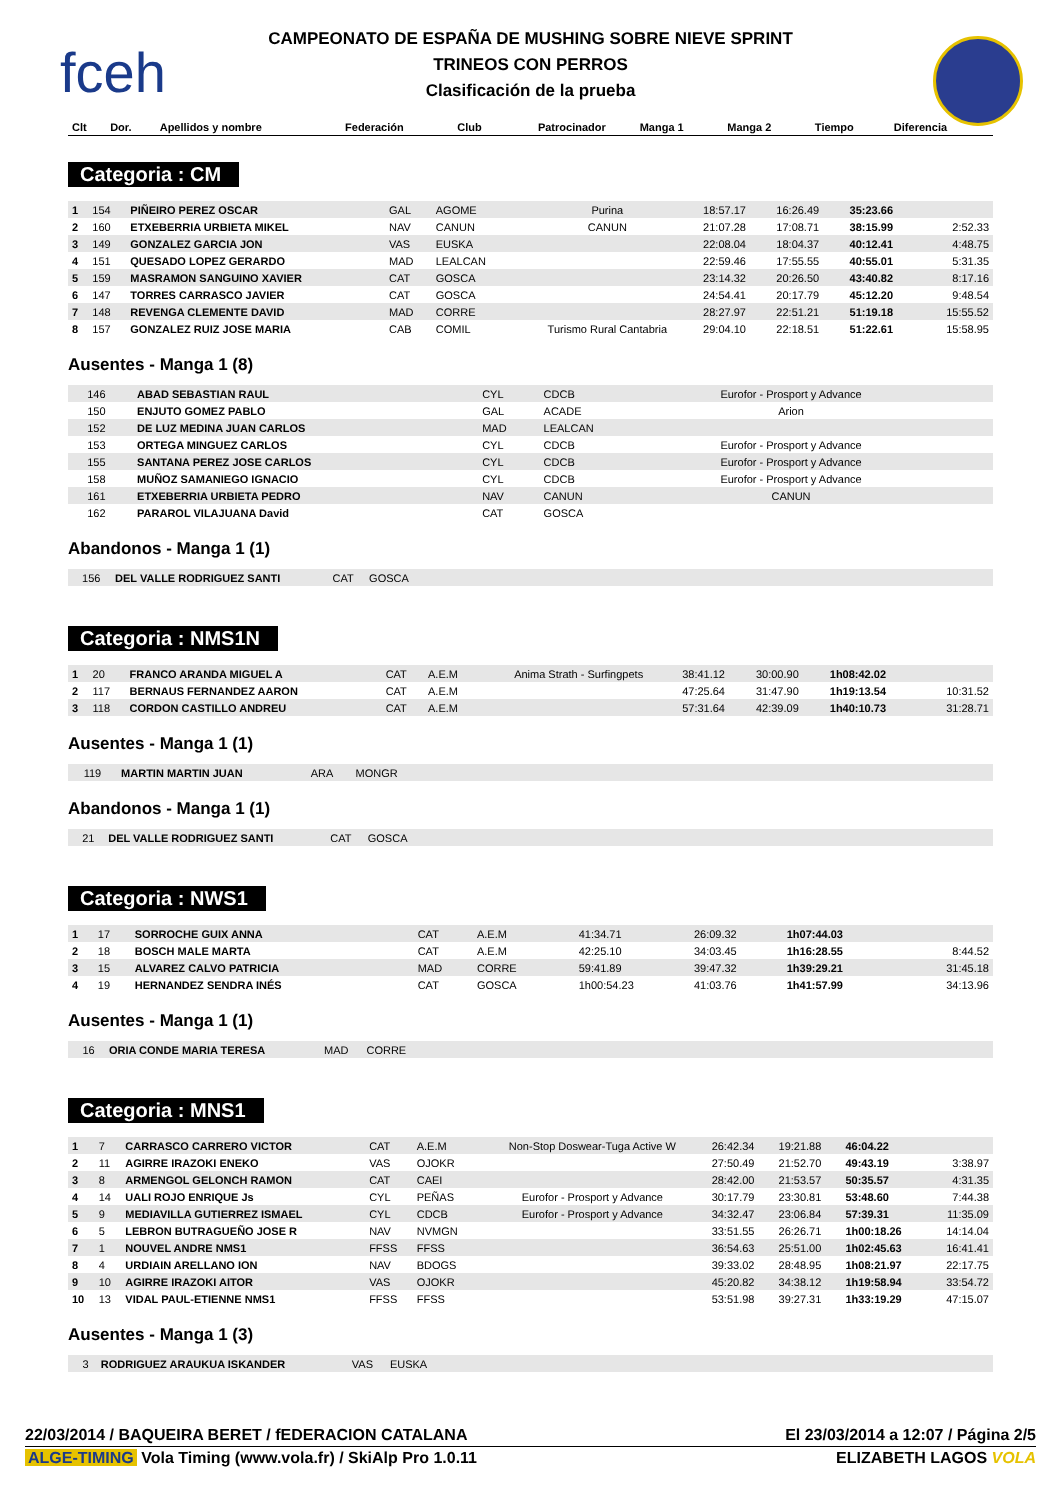fceh
CAMPEONATO DE ESPAÑA DE MUSHING SOBRE NIEVE SPRINT
TRINEOS CON PERROS
Clasificación de la prueba
| Clt | Dor. | Apellidos y nombre | Federación | Club | Patrocinador | Manga 1 | Manga 2 | Tiempo | Diferencia |
| --- | --- | --- | --- | --- | --- | --- | --- | --- | --- |
Categoria : CM
| 1 | 154 | PIÑEIRO PEREZ OSCAR | GAL | AGOME | Purina | 18:57.17 | 16:26.49 | 35:23.66 | |
| 2 | 160 | ETXEBERRIA URBIETA MIKEL | NAV | CANUN | CANUN | 21:07.28 | 17:08.71 | 38:15.99 | 2:52.33 |
| 3 | 149 | GONZALEZ GARCIA JON | VAS | EUSKA | | 22:08.04 | 18:04.37 | 40:12.41 | 4:48.75 |
| 4 | 151 | QUESADO LOPEZ GERARDO | MAD | LEALCAN | | 22:59.46 | 17:55.55 | 40:55.01 | 5:31.35 |
| 5 | 159 | MASRAMON SANGUINO XAVIER | CAT | GOSCA | | 23:14.32 | 20:26.50 | 43:40.82 | 8:17.16 |
| 6 | 147 | TORRES CARRASCO JAVIER | CAT | GOSCA | | 24:54.41 | 20:17.79 | 45:12.20 | 9:48.54 |
| 7 | 148 | REVENGA CLEMENTE DAVID | MAD | CORRE | | 28:27.97 | 22:51.21 | 51:19.18 | 15:55.52 |
| 8 | 157 | GONZALEZ RUIZ JOSE MARIA | CAB | COMIL | Turismo Rural Cantabria | 29:04.10 | 22:18.51 | 51:22.61 | 15:58.95 |
Ausentes - Manga 1 (8)
| | 146 | ABAD SEBASTIAN RAUL | CYL | CDCB | Eurofor - Prosport y Advance | | | | |
| | 150 | ENJUTO GOMEZ PABLO | GAL | ACADE | Arion | | | | |
| | 152 | DE LUZ MEDINA JUAN CARLOS | MAD | LEALCAN | | | | | |
| | 153 | ORTEGA MINGUEZ CARLOS | CYL | CDCB | Eurofor - Prosport y Advance | | | | |
| | 155 | SANTANA PEREZ JOSE CARLOS | CYL | CDCB | Eurofor - Prosport y Advance | | | | |
| | 158 | MUÑOZ SAMANIEGO IGNACIO | CYL | CDCB | Eurofor - Prosport y Advance | | | | |
| | 161 | ETXEBERRIA URBIETA PEDRO | NAV | CANUN | CANUN | | | | |
| | 162 | PARAROL VILAJUANA David | CAT | GOSCA | | | | | |
Abandonos - Manga 1 (1)
| | 156 | DEL VALLE RODRIGUEZ SANTI | CAT | GOSCA | |
Categoria : NMS1N
| 1 | 20 | FRANCO ARANDA MIGUEL A | CAT | A.E.M | Anima Strath - Surfingpets | 38:41.12 | 30:00.90 | 1h08:42.02 | |
| 2 | 117 | BERNAUS FERNANDEZ AARON | CAT | A.E.M | | 47:25.64 | 31:47.90 | 1h19:13.54 | 10:31.52 |
| 3 | 118 | CORDON CASTILLO ANDREU | CAT | A.E.M | | 57:31.64 | 42:39.09 | 1h40:10.73 | 31:28.71 |
Ausentes - Manga 1 (1)
| | 119 | MARTIN MARTIN JUAN | ARA | MONGR | |
Abandonos - Manga 1 (1)
| | 21 | DEL VALLE RODRIGUEZ SANTI | CAT | GOSCA | |
Categoria : NWS1
| 1 | 17 | SORROCHE GUIX ANNA | CAT | A.E.M | | 41:34.71 | 26:09.32 | 1h07:44.03 | |
| 2 | 18 | BOSCH MALE MARTA | CAT | A.E.M | | 42:25.10 | 34:03.45 | 1h16:28.55 | 8:44.52 |
| 3 | 15 | ALVAREZ CALVO PATRICIA | MAD | CORRE | | 59:41.89 | 39:47.32 | 1h39:29.21 | 31:45.18 |
| 4 | 19 | HERNANDEZ SENDRA INÉS | CAT | GOSCA | | 1h00:54.23 | 41:03.76 | 1h41:57.99 | 34:13.96 |
Ausentes - Manga 1 (1)
| | 16 | ORIA CONDE MARIA TERESA | MAD | CORRE | |
Categoria : MNS1
| 1 | 7 | CARRASCO CARRERO VICTOR | CAT | A.E.M | Non-Stop Doswear-Tuga Active W | 26:42.34 | 19:21.88 | 46:04.22 | |
| 2 | 11 | AGIRRE IRAZOKI ENEKO | VAS | OJOKR | | 27:50.49 | 21:52.70 | 49:43.19 | 3:38.97 |
| 3 | 8 | ARMENGOL GELONCH RAMON | CAT | CAEI | | 28:42.00 | 21:53.57 | 50:35.57 | 4:31.35 |
| 4 | 14 | UALI ROJO ENRIQUE Js | CYL | PEÑAS | Eurofor - Prosport y Advance | 30:17.79 | 23:30.81 | 53:48.60 | 7:44.38 |
| 5 | 9 | MEDIAVILLA GUTIERREZ ISMAEL | CYL | CDCB | Eurofor - Prosport y Advance | 34:32.47 | 23:06.84 | 57:39.31 | 11:35.09 |
| 6 | 5 | LEBRON BUTRAGUEÑO JOSE R | NAV | NVMGN | | 33:51.55 | 26:26.71 | 1h00:18.26 | 14:14.04 |
| 7 | 1 | NOUVEL ANDRE NMS1 | FFSS | FFSS | | 36:54.63 | 25:51.00 | 1h02:45.63 | 16:41.41 |
| 8 | 4 | URDIAIN ARELLANO ION | NAV | BDOGS | | 39:33.02 | 28:48.95 | 1h08:21.97 | 22:17.75 |
| 9 | 10 | AGIRRE IRAZOKI AITOR | VAS | OJOKR | | 45:20.82 | 34:38.12 | 1h19:58.94 | 33:54.72 |
| 10 | 13 | VIDAL PAUL-ETIENNE NMS1 | FFSS | FFSS | | 53:51.98 | 39:27.31 | 1h33:19.29 | 47:15.07 |
Ausentes - Manga 1 (3)
| | 3 | RODRIGUEZ ARAUKUA ISKANDER | VAS | EUSKA | |
22/03/2014 / BAQUEIRA BERET / fEDERACION CATALANA El 23/03/2014 a 12:07 / Página 2/5
ALGE-TIMING Vola Timing (www.vola.fr) / SkiAlp Pro 1.0.11 ELIZABETH LAGOS VOLA